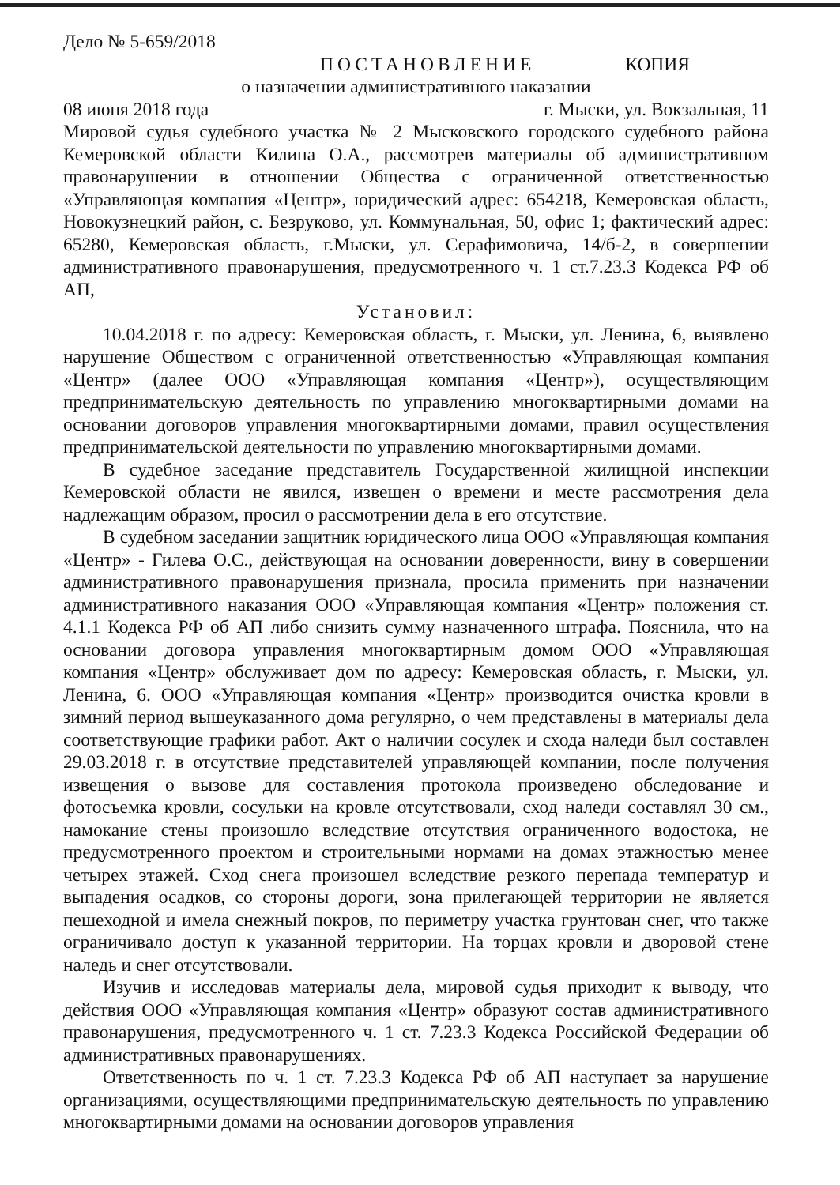Дело № 5-659/2018
ПОСТАНОВЛЕНИЕ КОПИЯ
о назначении административного наказании
08 июня 2018 года г. Мыски, ул. Вокзальная, 11
Мировой судья судебного участка № 2 Мысковского городского судебного района Кемеровской области Килина О.А., рассмотрев материалы об административном правонарушении в отношении Общества с ограниченной ответственностью «Управляющая компания «Центр», юридический адрес: 654218, Кемеровская область, Новокузнецкий район, с. Безруково, ул. Коммунальная, 50, офис 1; фактический адрес: 65280, Кемеровская область, г.Мыски, ул. Серафимовича, 14/б-2, в совершении административного правонарушения, предусмотренного ч. 1 ст.7.23.3 Кодекса РФ об АП,
Установил:
10.04.2018 г. по адресу: Кемеровская область, г. Мыски, ул. Ленина, 6, выявлено нарушение Обществом с ограниченной ответственностью «Управляющая компания «Центр» (далее ООО «Управляющая компания «Центр»), осуществляющим предпринимательскую деятельность по управлению многоквартирными домами на основании договоров управления многоквартирными домами, правил осуществления предпринимательской деятельности по управлению многоквартирными домами.
В судебное заседание представитель Государственной жилищной инспекции Кемеровской области не явился, извещен о времени и месте рассмотрения дела надлежащим образом, просил о рассмотрении дела в его отсутствие.
В судебном заседании защитник юридического лица ООО «Управляющая компания «Центр» - Гилева О.С., действующая на основании доверенности, вину в совершении административного правонарушения признала, просила применить при назначении административного наказания ООО «Управляющая компания «Центр» положения ст. 4.1.1 Кодекса РФ об АП либо снизить сумму назначенного штрафа. Пояснила, что на основании договора управления многоквартирным домом ООО «Управляющая компания «Центр» обслуживает дом по адресу: Кемеровская область, г. Мыски, ул. Ленина, 6. ООО «Управляющая компания «Центр» производится очистка кровли в зимний период вышеуказанного дома регулярно, о чем представлены в материалы дела соответствующие графики работ. Акт о наличии сосулек и схода наледи был составлен 29.03.2018 г. в отсутствие представителей управляющей компании, после получения извещения о вызове для составления протокола произведено обследование и фотосъемка кровли, сосульки на кровле отсутствовали, сход наледи составлял 30 см., намокание стены произошло вследствие отсутствия ограниченного водостока, не предусмотренного проектом и строительными нормами на домах этажностью менее четырех этажей. Сход снега произошел вследствие резкого перепада температур и выпадения осадков, со стороны дороги, зона прилегающей территории не является пешеходной и имела снежный покров, по периметру участка грунтован снег, что также ограничивало доступ к указанной территории. На торцах кровли и дворовой стене наледь и снег отсутствовали.
Изучив и исследовав материалы дела, мировой судья приходит к выводу, что действия ООО «Управляющая компания «Центр» образуют состав административного правонарушения, предусмотренного ч. 1 ст. 7.23.3 Кодекса Российской Федерации об административных правонарушениях.
Ответственность по ч. 1 ст. 7.23.3 Кодекса РФ об АП наступает за нарушение организациями, осуществляющими предпринимательскую деятельность по управлению многоквартирными домами на основании договоров управления